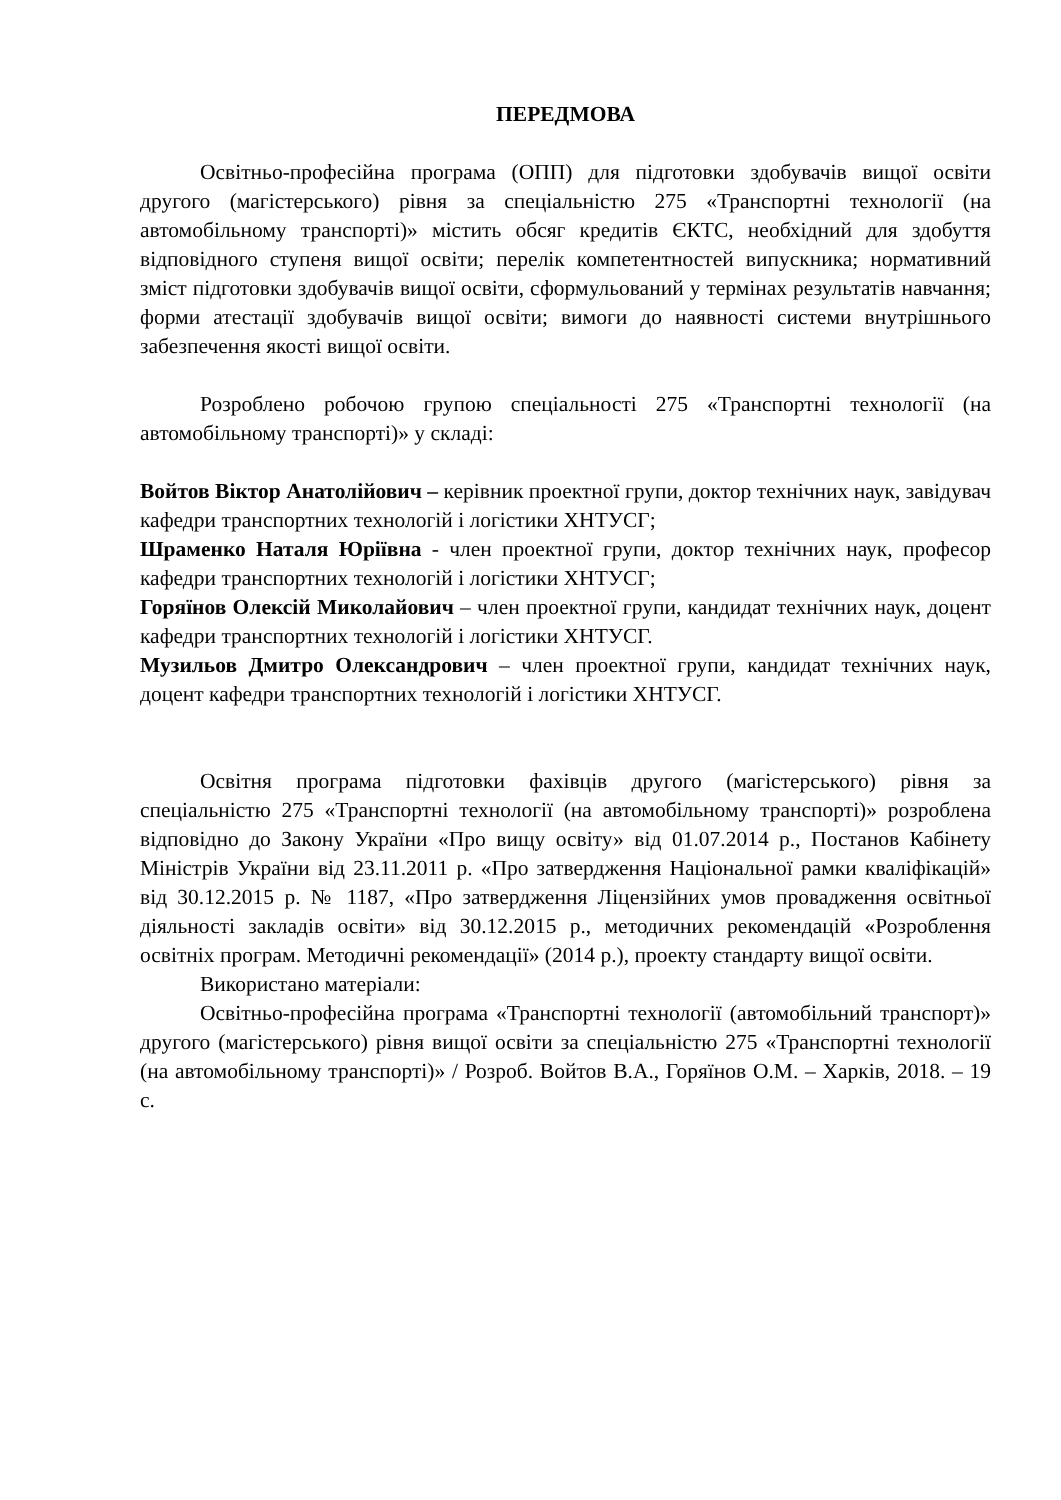ПЕРЕДМОВА
Освітньо-професійна програма (ОПП) для підготовки здобувачів вищої освіти другого (магістерського) рівня за спеціальністю 275 «Транспортні технології (на автомобільному транспорті)» містить обсяг кредитів ЄКТС, необхідний для здобуття відповідного ступеня вищої освіти; перелік компетентностей випускника; нормативний зміст підготовки здобувачів вищої освіти, сформульований у термінах результатів навчання; форми атестації здобувачів вищої освіти; вимоги до наявності системи внутрішнього забезпечення якості вищої освіти.
Розроблено робочою групою спеціальності 275 «Транспортні технології (на автомобільному транспорті)» у складі:
Войтов Віктор Анатолійович – керівник проектної групи, доктор технічних наук, завідувач кафедри транспортних технологій і логістики ХНТУСГ;
Шраменко Наталя Юріївна - член проектної групи, доктор технічних наук, професор кафедри транспортних технологій і логістики ХНТУСГ;
Горяїнов Олексій Миколайович – член проектної групи, кандидат технічних наук, доцент кафедри транспортних технологій і логістики ХНТУСГ.
Музильов Дмитро Олександрович – член проектної групи, кандидат технічних наук, доцент кафедри транспортних технологій і логістики ХНТУСГ.
Освітня програма підготовки фахівців другого (магістерського) рівня за спеціальністю 275 «Транспортні технології (на автомобільному транспорті)» розроблена відповідно до Закону України «Про вищу освіту» від 01.07.2014 р., Постанов Кабінету Міністрів України від 23.11.2011 р. «Про затвердження Національної рамки кваліфікацій» від 30.12.2015 р. № 1187, «Про затвердження Ліцензійних умов провадження освітньої діяльності закладів освіти» від 30.12.2015 р., методичних рекомендацій «Розроблення освітніх програм. Методичні рекомендації» (2014 р.), проекту стандарту вищої освіти.
Використано матеріали:
Освітньо-професійна програма «Транспортні технології (автомобільний транспорт)» другого (магістерського) рівня вищої освіти за спеціальністю 275 «Транспортні технології (на автомобільному транспорті)» / Розроб. Войтов В.А., Горяїнов О.М. – Харків, 2018. – 19 с.